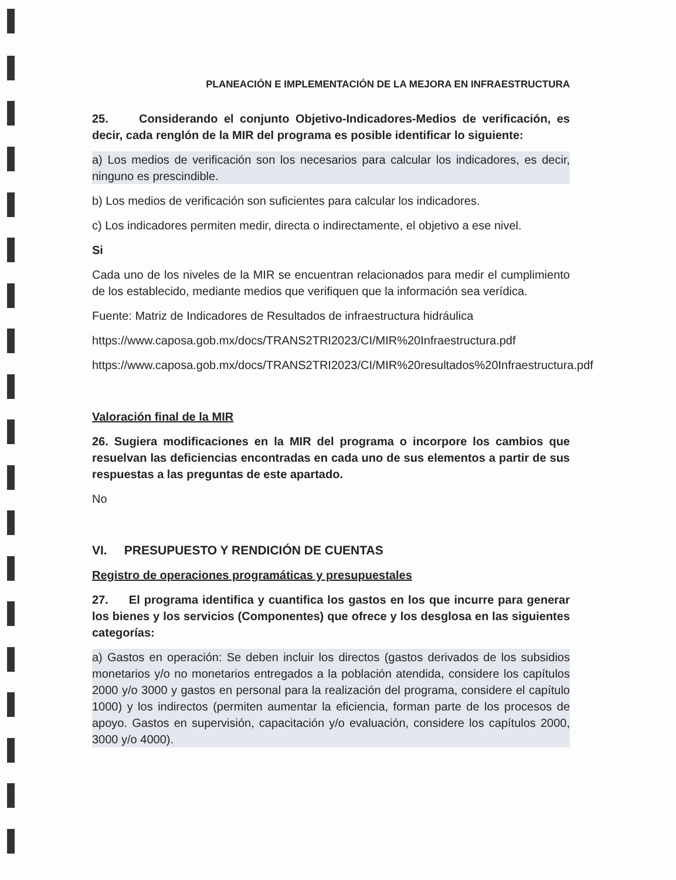PLANEACIÓN E IMPLEMENTACIÓN DE LA MEJORA EN INFRAESTRUCTURA
25. Considerando el conjunto Objetivo-Indicadores-Medios de verificación, es decir, cada renglón de la MIR del programa es posible identificar lo siguiente:
a) Los medios de verificación son los necesarios para calcular los indicadores, es decir, ninguno es prescindible.
b) Los medios de verificación son suficientes para calcular los indicadores.
c) Los indicadores permiten medir, directa o indirectamente, el objetivo a ese nivel.
Si
Cada uno de los niveles de la MIR se encuentran relacionados para medir el cumplimiento de los establecido, mediante medios que verifiquen que la información sea verídica.
Fuente: Matriz de Indicadores de Resultados de infraestructura hidráulica
https://www.caposa.gob.mx/docs/TRANS2TRI2023/CI/MIR%20Infraestructura.pdf
https://www.caposa.gob.mx/docs/TRANS2TRI2023/CI/MIR%20resultados%20Infraestructura.pdf
Valoración final de la MIR
26. Sugiera modificaciones en la MIR del programa o incorpore los cambios que resuelvan las deficiencias encontradas en cada uno de sus elementos a partir de sus respuestas a las preguntas de este apartado.
No
VI. PRESUPUESTO Y RENDICIÓN DE CUENTAS
Registro de operaciones programáticas y presupuestales
27. El programa identifica y cuantifica los gastos en los que incurre para generar los bienes y los servicios (Componentes) que ofrece y los desglosa en las siguientes categorías:
a) Gastos en operación: Se deben incluir los directos (gastos derivados de los subsidios monetarios y/o no monetarios entregados a la población atendida, considere los capítulos 2000 y/o 3000 y gastos en personal para la realización del programa, considere el capítulo 1000) y los indirectos (permiten aumentar la eficiencia, forman parte de los procesos de apoyo. Gastos en supervisión, capacitación y/o evaluación, considere los capítulos 2000, 3000 y/o 4000).